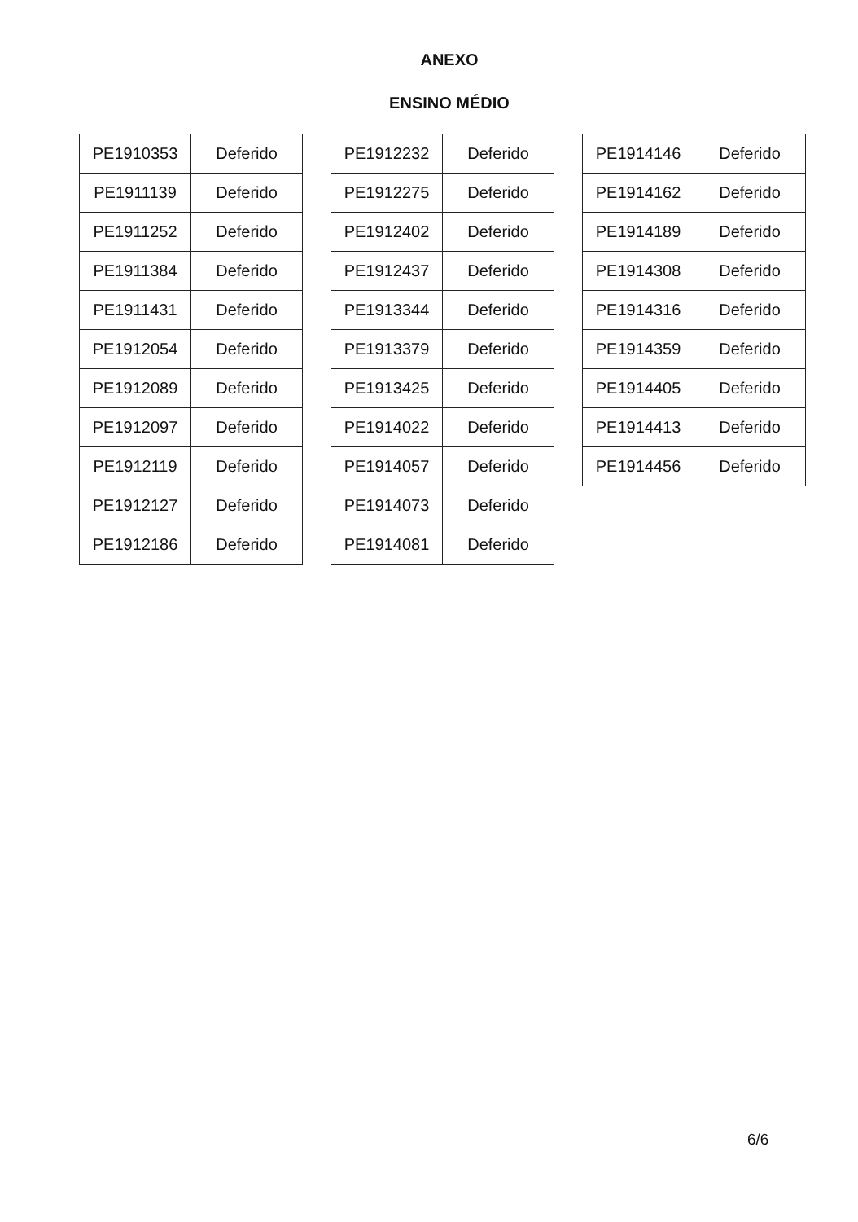ANEXO
ENSINO MÉDIO
| PE1910353 | Deferido |
| PE1911139 | Deferido |
| PE1911252 | Deferido |
| PE1911384 | Deferido |
| PE1911431 | Deferido |
| PE1912054 | Deferido |
| PE1912089 | Deferido |
| PE1912097 | Deferido |
| PE1912119 | Deferido |
| PE1912127 | Deferido |
| PE1912186 | Deferido |
| PE1912232 | Deferido |
| PE1912275 | Deferido |
| PE1912402 | Deferido |
| PE1912437 | Deferido |
| PE1913344 | Deferido |
| PE1913379 | Deferido |
| PE1913425 | Deferido |
| PE1914022 | Deferido |
| PE1914057 | Deferido |
| PE1914073 | Deferido |
| PE1914081 | Deferido |
| PE1914146 | Deferido |
| PE1914162 | Deferido |
| PE1914189 | Deferido |
| PE1914308 | Deferido |
| PE1914316 | Deferido |
| PE1914359 | Deferido |
| PE1914405 | Deferido |
| PE1914413 | Deferido |
| PE1914456 | Deferido |
6/6